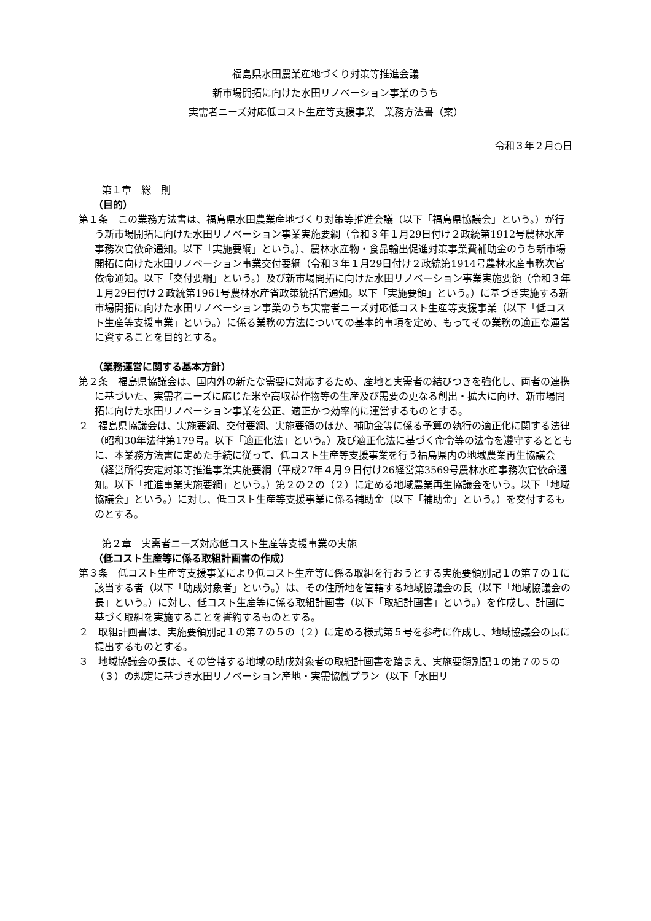福島県水田農業産地づくり対策等推進会議
新市場開拓に向けた水田リノベーション事業のうち
実需者ニーズ対応低コスト生産等支援事業　業務方法書（案）
令和３年２月○日
第１章　総　則
（目的）
第１条　この業務方法書は、福島県水田農業産地づくり対策等推進会議（以下「福島県協議会」という。）が行う新市場開拓に向けた水田リノベーション事業実施要綱（令和３年１月29日付け２政統第1912号農林水産事務次官依命通知。以下「実施要綱」という。）、農林水産物・食品輸出促進対策事業費補助金のうち新市場開拓に向けた水田リノベーション事業交付要綱（令和３年１月29日付け２政統第1914号農林水産事務次官依命通知。以下「交付要綱」という。）及び新市場開拓に向けた水田リノベーション事業実施要領（令和３年１月29日付け２政統第1961号農林水産省政策統括官通知。以下「実施要領」という。）に基づき実施する新市場開拓に向けた水田リノベーション事業のうち実需者ニーズ対応低コスト生産等支援事業（以下「低コスト生産等支援事業」という。）に係る業務の方法についての基本的事項を定め、もってその業務の適正な運営に資することを目的とする。
（業務運営に関する基本方針）
第２条　福島県協議会は、国内外の新たな需要に対応するため、産地と実需者の結びつきを強化し、両者の連携に基づいた、実需者ニーズに応じた米や高収益作物等の生産及び需要の更なる創出・拡大に向け、新市場開拓に向けた水田リノベーション事業を公正、適正かつ効率的に運営するものとする。
２　福島県協議会は、実施要綱、交付要綱、実施要領のほか、補助金等に係る予算の執行の適正化に関する法律（昭和30年法律第179号。以下「適正化法」という。）及び適正化法に基づく命令等の法令を遵守するとともに、本業務方法書に定めた手続に従って、低コスト生産等支援事業を行う福島県内の地域農業再生協議会（経営所得安定対策等推進事業実施要綱（平成27年４月９日付け26経営第3569号農林水産事務次官依命通知。以下「推進事業実施要綱」という。）第２の２の（２）に定める地域農業再生協議会をいう。以下「地域協議会」という。）に対し、低コスト生産等支援事業に係る補助金（以下「補助金」という。）を交付するものとする。
第２章　実需者ニーズ対応低コスト生産等支援事業の実施
（低コスト生産等に係る取組計画書の作成）
第３条　低コスト生産等支援事業により低コスト生産等に係る取組を行おうとする実施要領別記１の第７の１に該当する者（以下「助成対象者」という。）は、その住所地を管轄する地域協議会の長（以下「地域協議会の長」という。）に対し、低コスト生産等に係る取組計画書（以下「取組計画書」という。）を作成し、計画に基づく取組を実施することを誓約するものとする。
２　取組計画書は、実施要領別記１の第７の５の（２）に定める様式第５号を参考に作成し、地域協議会の長に提出するものとする。
３　地域協議会の長は、その管轄する地域の助成対象者の取組計画書を踏まえ、実施要領別記１の第７の５の（３）の規定に基づき水田リノベーション産地・実需協働プラン（以下「水田リ